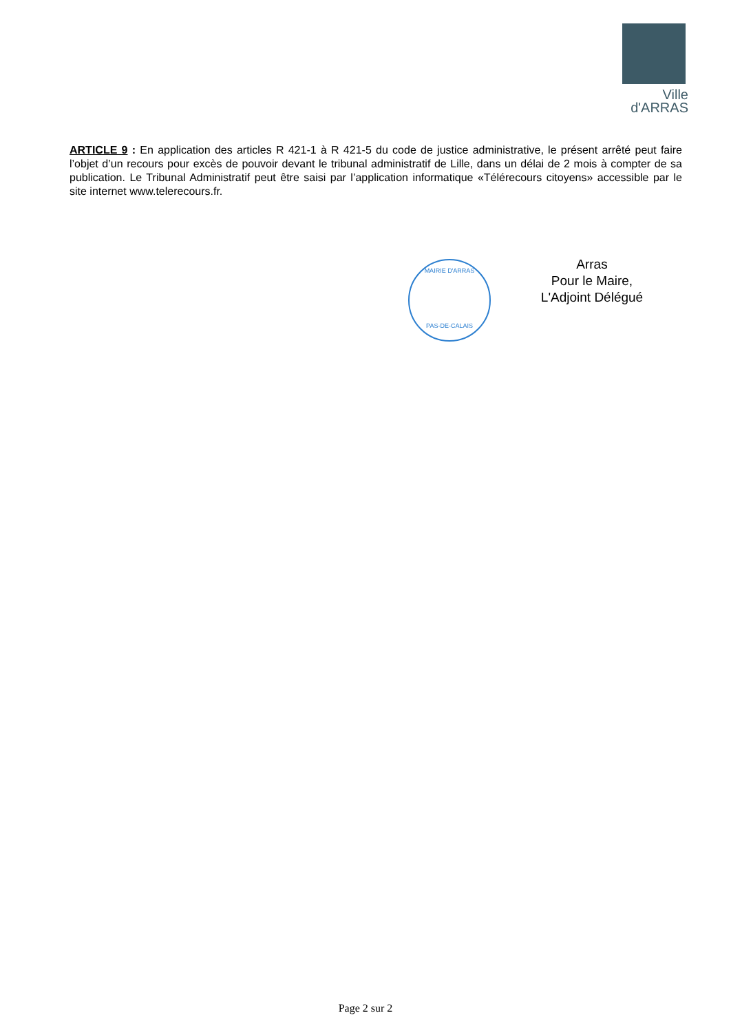Ville
d'ARRAS
ARTICLE 9 : En application des articles R 421-1 à R 421-5 du code de justice administrative, le présent arrêté peut faire l’objet d’un recours pour excès de pouvoir devant le tribunal administratif de Lille, dans un délai de 2 mois à compter de sa publication. Le Tribunal Administratif peut être saisi par l’application informatique «Télérecours citoyens» accessible par le site internet www.telerecours.fr.
MAIRIE D'ARRAS
PAS-DE-CALAIS
Arras
Pour le Maire,
L'Adjoint Délégué
Page 2 sur 2